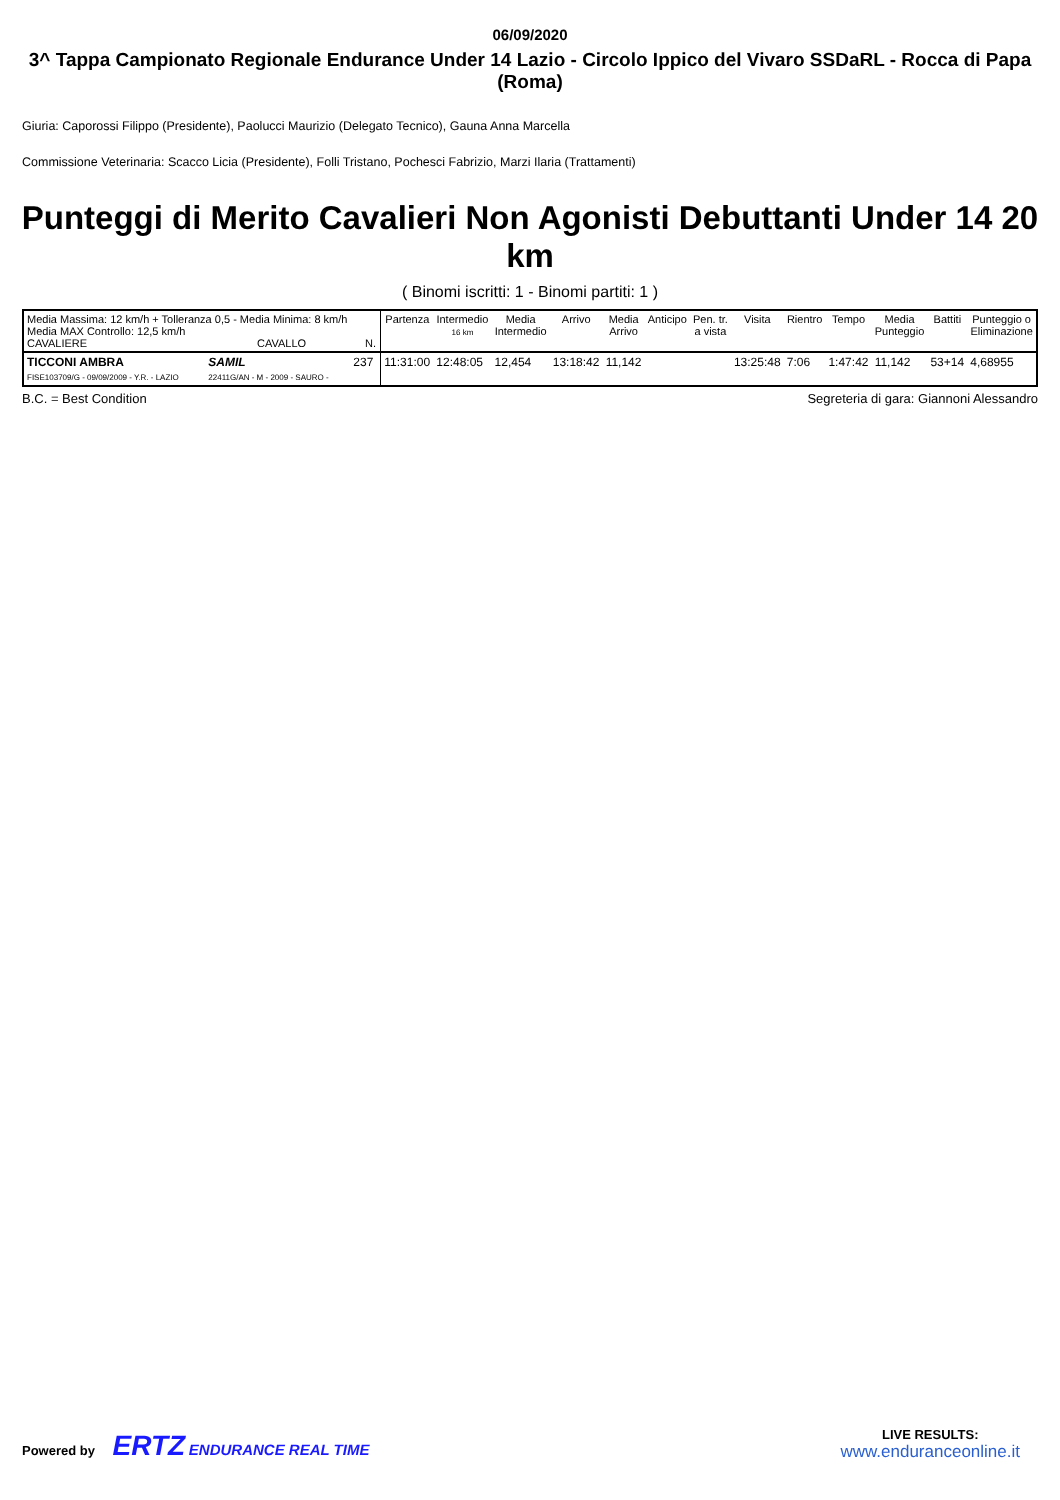06/09/2020
3^ Tappa Campionato Regionale Endurance Under 14 Lazio - Circolo Ippico del Vivaro SSDaRL - Rocca di Papa (Roma)
Giuria: Caporossi Filippo (Presidente), Paolucci Maurizio (Delegato Tecnico), Gauna Anna Marcella
Commissione Veterinaria: Scacco Licia (Presidente), Folli Tristano, Pochesci Fabrizio, Marzi Ilaria (Trattamenti)
Punteggi di Merito Cavalieri Non Agonisti Debuttanti Under 14 20 km
( Binomi iscritti: 1 - Binomi partiti: 1 )
| Media Massima: 12 km/h + Tolleranza 0,5 - Media Minima: 8 km/h Media MAX Controllo: 12,5 km/h CAVALIERE CAVALLO N. | | | Partenza | Intermedio 16 km | Media Intermedio | Arrivo | Media Arrivo | Anticipo | Pen. tr. a vista | Visita | Rientro | Tempo | Media Punteggio | Battiti | Punteggio o Eliminazione |
| --- | --- | --- | --- | --- | --- | --- | --- | --- | --- | --- | --- | --- | --- | --- | --- |
| TICCONI AMBRA FISE103709/G - 09/09/2009 - Y.R. - LAZIO | SAMIL 22411G/AN - M - 2009 - SAURO - | 237 | 11:31:00 | 12:48:05 | 12,454 | 13:18:42 | 11,142 | | | 13:25:48 | 7:06 | 1:47:42 | 11,142 | 53+14 | 4,68955 |
B.C. = Best Condition Segreteria di gara: Giannoni Alessandro
Powered by ERTZ ENDURANCE REAL TIME
LIVE RESULTS:
www.enduranceonline.it